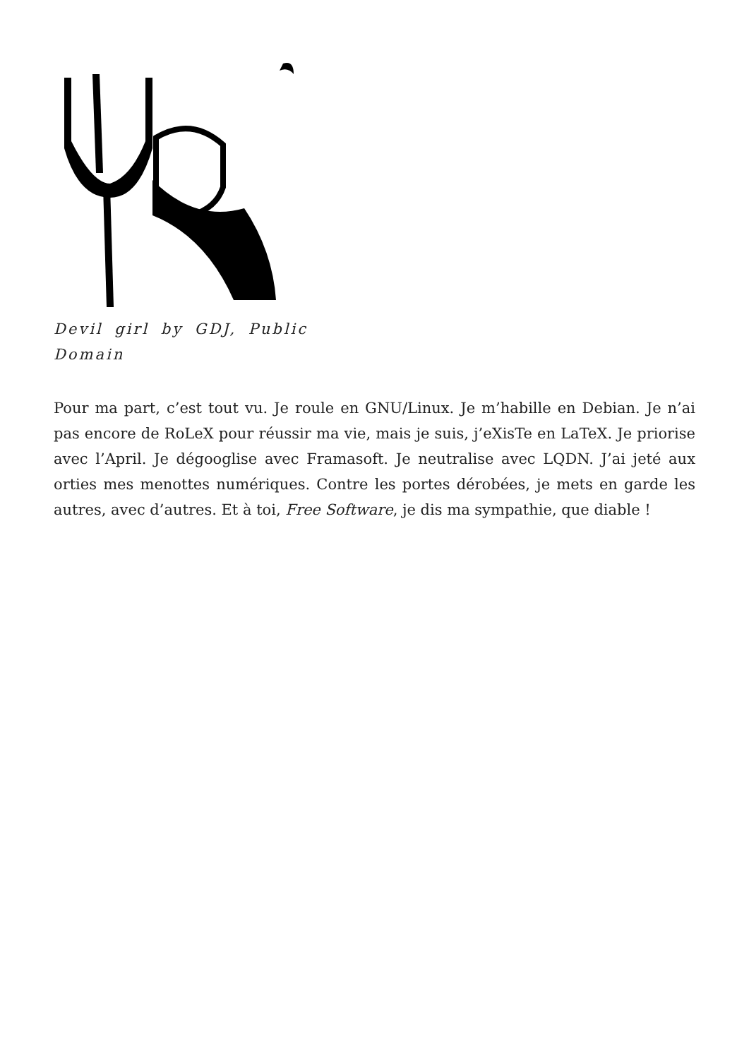Devil girl by GDJ, Public Domain
Pour ma part, c’est tout vu. Je roule en GNU/Linux. Je m’habille en Debian. Je n’ai pas encore de RoLeX pour réussir ma vie, mais je suis, j’eXisTe en LaTeX. Je priorise avec l’April. Je dégooglise avec Framasoft. Je neutralise avec LQDN. J’ai jeté aux orties mes menottes numériques. Contre les portes dérobées, je mets en garde les autres, avec d’autres. Et à toi, Free Software, je dis ma sympathie, que diable !